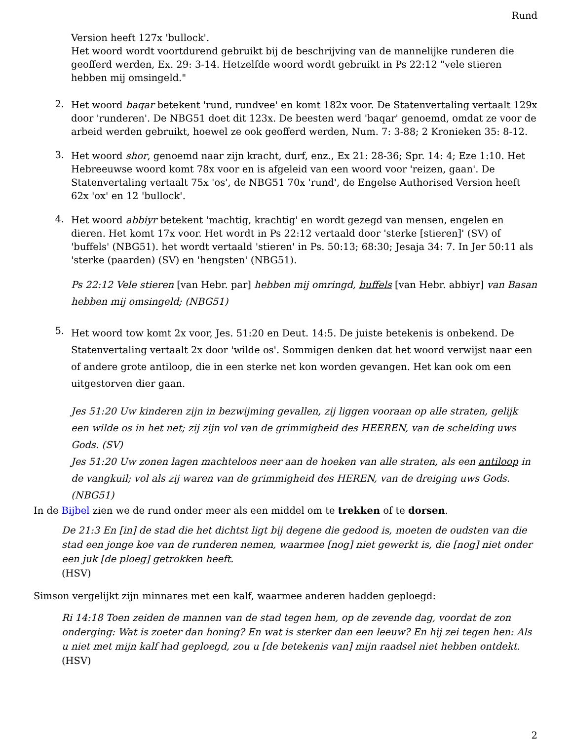Rund
Version heeft 127x 'bullock'.
Het woord wordt voortdurend gebruikt bij de beschrijving van de mannelijke runderen die geofferd werden, Ex. 29: 3-14. Hetzelfde woord wordt gebruikt in Ps 22:12 "vele stieren hebben mij omsingeld."
2.
Het woord baqar betekent 'rund, rundvee' en komt 182x voor. De Statenvertaling vertaalt 129x door 'runderen'. De NBG51 doet dit 123x. De beesten werd 'baqar' genoemd, omdat ze voor de arbeid werden gebruikt, hoewel ze ook geofferd werden, Num. 7: 3-88; 2 Kronieken 35: 8-12.
3.
Het woord shor, genoemd naar zijn kracht, durf, enz., Ex 21: 28-36; Spr. 14: 4; Eze 1:10. Het Hebreeuwse woord komt 78x voor en is afgeleid van een woord voor 'reizen, gaan'. De Statenvertaling vertaalt 75x 'os', de NBG51 70x 'rund', de Engelse Authorised Version heeft 62x 'ox' en 12 'bullock'.
4.
Het woord abbiyr betekent 'machtig, krachtig' en wordt gezegd van mensen, engelen en dieren. Het komt 17x voor. Het wordt in Ps 22:12 vertaald door 'sterke [stieren]' (SV) of 'buffels' (NBG51). het wordt vertaald 'stieren' in Ps. 50:13; 68:30; Jesaja 34: 7. In Jer 50:11 als 'sterke (paarden) (SV) en 'hengsten' (NBG51).
Ps 22:12 Vele stieren [van Hebr. par] hebben mij omringd, buffels [van Hebr. abbiyr] van Basan hebben mij omsingeld; (NBG51)
5.
Het woord tow komt 2x voor, Jes. 51:20 en Deut. 14:5. De juiste betekenis is onbekend. De Statenvertaling vertaalt 2x door 'wilde os'. Sommigen denken dat het woord verwijst naar een of andere grote antiloop, die in een sterke net kon worden gevangen. Het kan ook om een uitgestorven dier gaan.
Jes 51:20 Uw kinderen zijn in bezwijming gevallen, zij liggen vooraan op alle straten, gelijk een wilde os in het net; zij zijn vol van de grimmigheid des HEEREN, van de schelding uws Gods. (SV)
Jes 51:20 Uw zonen lagen machteloos neer aan de hoeken van alle straten, als een antiloop in de vangkuil; vol als zij waren van de grimmigheid des HEREN, van de dreiging uws Gods. (NBG51)
In de Bijbel zien we de rund onder meer als een middel om te trekken of te dorsen.
De 21:3 En [in] de stad die het dichtst ligt bij degene die gedood is, moeten de oudsten van die stad een jonge koe van de runderen nemen, waarmee [nog] niet gewerkt is, die [nog] niet onder een juk [de ploeg] getrokken heeft.
(HSV)
Simson vergelijkt zijn minnares met een kalf, waarmee anderen hadden geploegd:
Ri 14:18 Toen zeiden de mannen van de stad tegen hem, op de zevende dag, voordat de zon onderging: Wat is zoeter dan honing? En wat is sterker dan een leeuw? En hij zei tegen hen: Als u niet met mijn kalf had geploegd, zou u [de betekenis van] mijn raadsel niet hebben ontdekt.
(HSV)
2